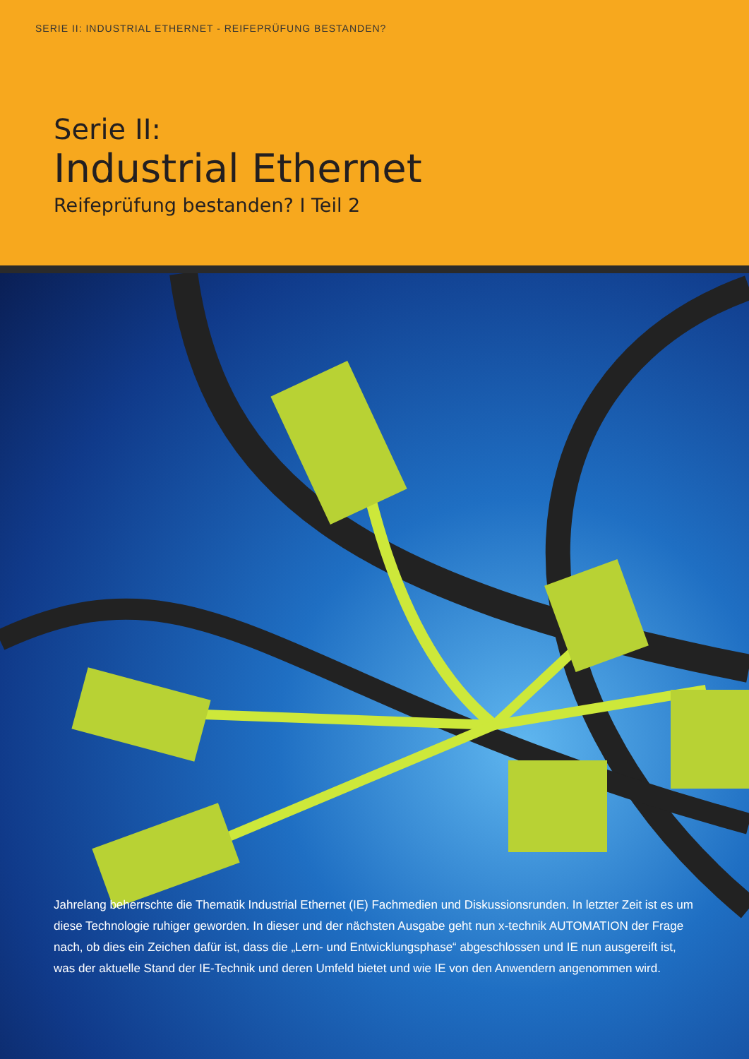SERIE II: INDUSTRIAL ETHERNET - REIFEPRÜFUNG BESTANDEN?
Serie II:
Industrial Ethernet
Reifeprüfung bestanden? I Teil 2
Jahrelang beherrschte die Thematik Industrial Ethernet (IE) Fachmedien und Diskussionsrunden. In letzter Zeit ist es um diese Technologie ruhiger geworden. In dieser und der nächsten Ausgabe geht nun x-technik AUTOMATION der Frage nach, ob dies ein Zeichen dafür ist, dass die „Lern- und Entwicklungsphase“ abgeschlossen und IE nun ausgereift ist, was der aktuelle Stand der IE-Technik und deren Umfeld bietet und wie IE von den Anwendern angenommen wird.